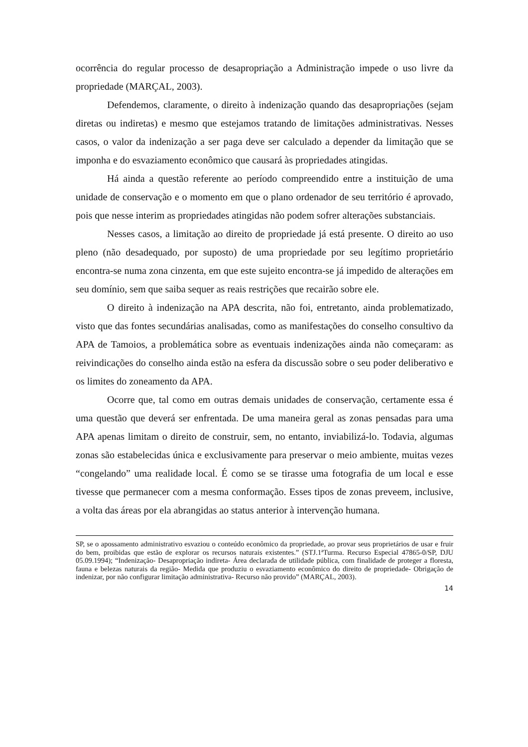ocorrência do regular processo de desapropriação a Administração impede o uso livre da propriedade (MARÇAL, 2003).
Defendemos, claramente, o direito à indenização quando das desapropriações (sejam diretas ou indiretas) e mesmo que estejamos tratando de limitações administrativas. Nesses casos, o valor da indenização a ser paga deve ser calculado a depender da limitação que se imponha e do esvaziamento econômico que causará às propriedades atingidas.
Há ainda a questão referente ao período compreendido entre a instituição de uma unidade de conservação e o momento em que o plano ordenador de seu território é aprovado, pois que nesse interim as propriedades atingidas não podem sofrer alterações substanciais.
Nesses casos, a limitação ao direito de propriedade já está presente. O direito ao uso pleno (não desadequado, por suposto) de uma propriedade por seu legítimo proprietário encontra-se numa zona cinzenta, em que este sujeito encontra-se já impedido de alterações em seu domínio, sem que saiba sequer as reais restrições que recairão sobre ele.
O direito à indenização na APA descrita, não foi, entretanto, ainda problematizado, visto que das fontes secundárias analisadas, como as manifestações do conselho consultivo da APA de Tamoios, a problemática sobre as eventuais indenizações ainda não começaram: as reivindicações do conselho ainda estão na esfera da discussão sobre o seu poder deliberativo e os limites do zoneamento da APA.
Ocorre que, tal como em outras demais unidades de conservação, certamente essa é uma questão que deverá ser enfrentada. De uma maneira geral as zonas pensadas para uma APA apenas limitam o direito de construir, sem, no entanto, inviabilizá-lo. Todavia, algumas zonas são estabelecidas única e exclusivamente para preservar o meio ambiente, muitas vezes “congelando” uma realidade local. É como se se tirasse uma fotografia de um local e esse tivesse que permanecer com a mesma conformação. Esses tipos de zonas preveem, inclusive, a volta das áreas por ela abrangidas ao status anterior à intervenção humana.
SP, se o apossamento administrativo esvaziou o conteúdo econômico da propriedade, ao provar seus proprietários de usar e fruir do bem, proibidas que estão de explorar os recursos naturais existentes.” (STJ.1ªTurma. Recurso Especial 47865-0/SP, DJU 05.09.1994); “Indenização- Desapropriação indireta- Área declarada de utilidade pública, com finalidade de proteger a floresta, fauna e belezas naturais da região- Medida que produziu o esvaziamento econômico do direito de propriedade- Obrigação de indenizar, por não configurar limitação administrativa- Recurso não provido” (MARÇAL, 2003).
14